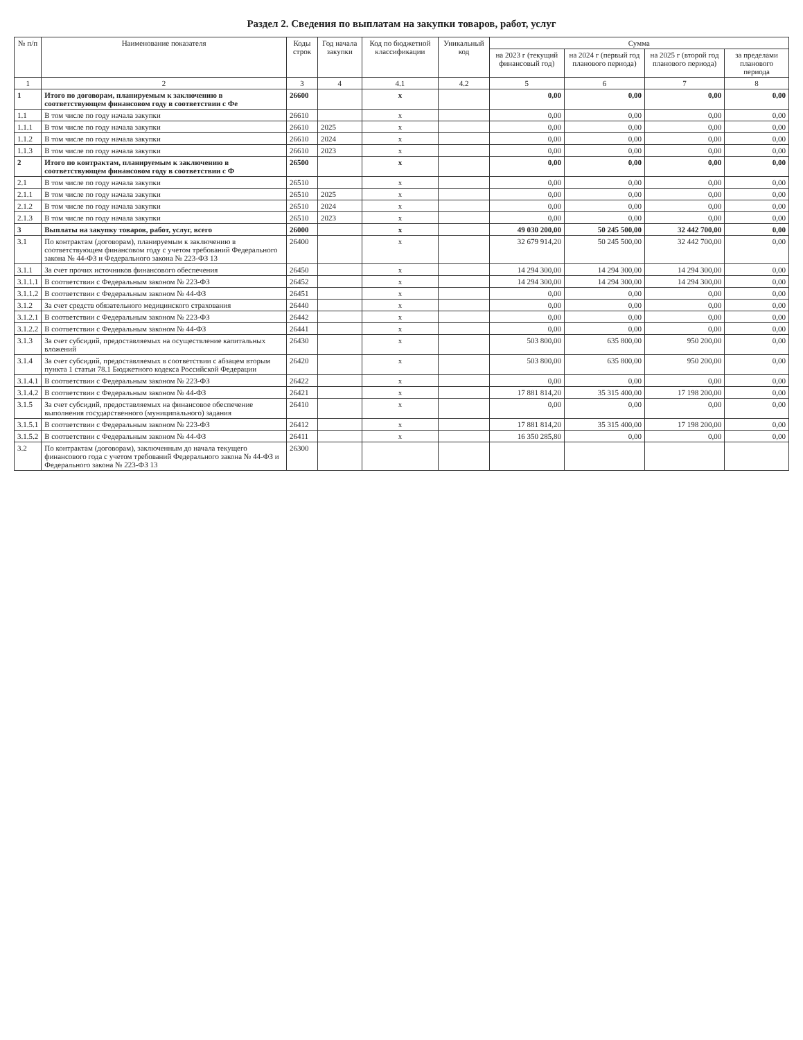Раздел 2. Сведения по выплатам на закупки товаров, работ, услуг
| № п/п | Наименование показателя | Коды строк | Год начала закупки | Код по бюджетной классификации | Уникальный код | Сумма | | | |
| --- | --- | --- | --- | --- | --- | --- | --- | --- | --- |
| | | | | | | на 2023 г (текущий финансовый год) | на 2024 г (первый год планового периода) | на 2025 г (второй год планового периода) | за пределами планового периода |
| 1 | 2 | 3 | 4 | 4.1 | 4.2 | 5 | 6 | 7 | 8 |
| 1 | Итого по договорам, планируемым к заключению в соответствующем финансовом году в соответствии с Фе | 26600 | | x | | 0,00 | 0,00 | 0,00 | 0,00 |
| 1.1 | В том числе по году начала закупки | 26610 | | x | | 0,00 | 0,00 | 0,00 | 0,00 |
| 1.1.1 | В том числе по году начала закупки | 26610 | 2025 | x | | 0,00 | 0,00 | 0,00 | 0,00 |
| 1.1.2 | В том числе по году начала закупки | 26610 | 2024 | x | | 0,00 | 0,00 | 0,00 | 0,00 |
| 1.1.3 | В том числе по году начала закупки | 26610 | 2023 | x | | 0,00 | 0,00 | 0,00 | 0,00 |
| 2 | Итого по контрактам, планируемым к заключению в соответствующем финансовом году в соответствии с Ф | 26500 | | x | | 0,00 | 0,00 | 0,00 | 0,00 |
| 2.1 | В том числе по году начала закупки | 26510 | | x | | 0,00 | 0,00 | 0,00 | 0,00 |
| 2.1.1 | В том числе по году начала закупки | 26510 | 2025 | x | | 0,00 | 0,00 | 0,00 | 0,00 |
| 2.1.2 | В том числе по году начала закупки | 26510 | 2024 | x | | 0,00 | 0,00 | 0,00 | 0,00 |
| 2.1.3 | В том числе по году начала закупки | 26510 | 2023 | x | | 0,00 | 0,00 | 0,00 | 0,00 |
| 3 | Выплаты на закупку товаров, работ, услуг, всего | 26000 | | x | | 49 030 200,00 | 50 245 500,00 | 32 442 700,00 | 0,00 |
| 3.1 | По контрактам (договорам), планируемым к заключению в соответствующем финансовом году с учетом требований Федерального закона № 44-ФЗ и Федерального закона № 223-ФЗ 13 | 26400 | | x | | 32 679 914,20 | 50 245 500,00 | 32 442 700,00 | 0,00 |
| 3.1.1 | За счет прочих источников финансового обеспечения | 26450 | | x | | 14 294 300,00 | 14 294 300,00 | 14 294 300,00 | 0,00 |
| 3.1.1.1 | В соответствии с Федеральным законом № 223-ФЗ | 26452 | | x | | 14 294 300,00 | 14 294 300,00 | 14 294 300,00 | 0,00 |
| 3.1.1.2 | В соответствии с Федеральным законом № 44-ФЗ | 26451 | | x | | 0,00 | 0,00 | 0,00 | 0,00 |
| 3.1.2 | За счет средств обязательного медицинского страхования | 26440 | | x | | 0,00 | 0,00 | 0,00 | 0,00 |
| 3.1.2.1 | В соответствии с Федеральным законом № 223-ФЗ | 26442 | | x | | 0,00 | 0,00 | 0,00 | 0,00 |
| 3.1.2.2 | В соответствии с Федеральным законом № 44-ФЗ | 26441 | | x | | 0,00 | 0,00 | 0,00 | 0,00 |
| 3.1.3 | За счет субсидий, предоставляемых на осуществление капитальных вложений | 26430 | | x | | 503 800,00 | 635 800,00 | 950 200,00 | 0,00 |
| 3.1.4 | За счет субсидий, предоставляемых в соответствии с абзацем вторым пункта 1 статьи 78.1 Бюджетного кодекса Российской Федерации | 26420 | | x | | 503 800,00 | 635 800,00 | 950 200,00 | 0,00 |
| 3.1.4.1 | В соответствии с Федеральным законом № 223-ФЗ | 26422 | | x | | 0,00 | 0,00 | 0,00 | 0,00 |
| 3.1.4.2 | В соответствии с Федеральным законом № 44-ФЗ | 26421 | | x | | 17 881 814,20 | 35 315 400,00 | 17 198 200,00 | 0,00 |
| 3.1.5 | За счет субсидий, предоставляемых на финансовое обеспечение выполнения государственного (муниципального) задания | 26410 | | x | | 0,00 | 0,00 | 0,00 | 0,00 |
| 3.1.5.1 | В соответствии с Федеральным законом № 223-ФЗ | 26412 | | x | | 17 881 814,20 | 35 315 400,00 | 17 198 200,00 | 0,00 |
| 3.1.5.2 | В соответствии с Федеральным законом № 44-ФЗ | 26411 | | x | | 16 350 285,80 | 0,00 | 0,00 | 0,00 |
| 3.2 | По контрактам (договорам), заключенным до начала текущего финансового года с учетом требований Федерального закона № 44-ФЗ и Федерального закона № 223-ФЗ 13 | 26300 | | | | | | | |